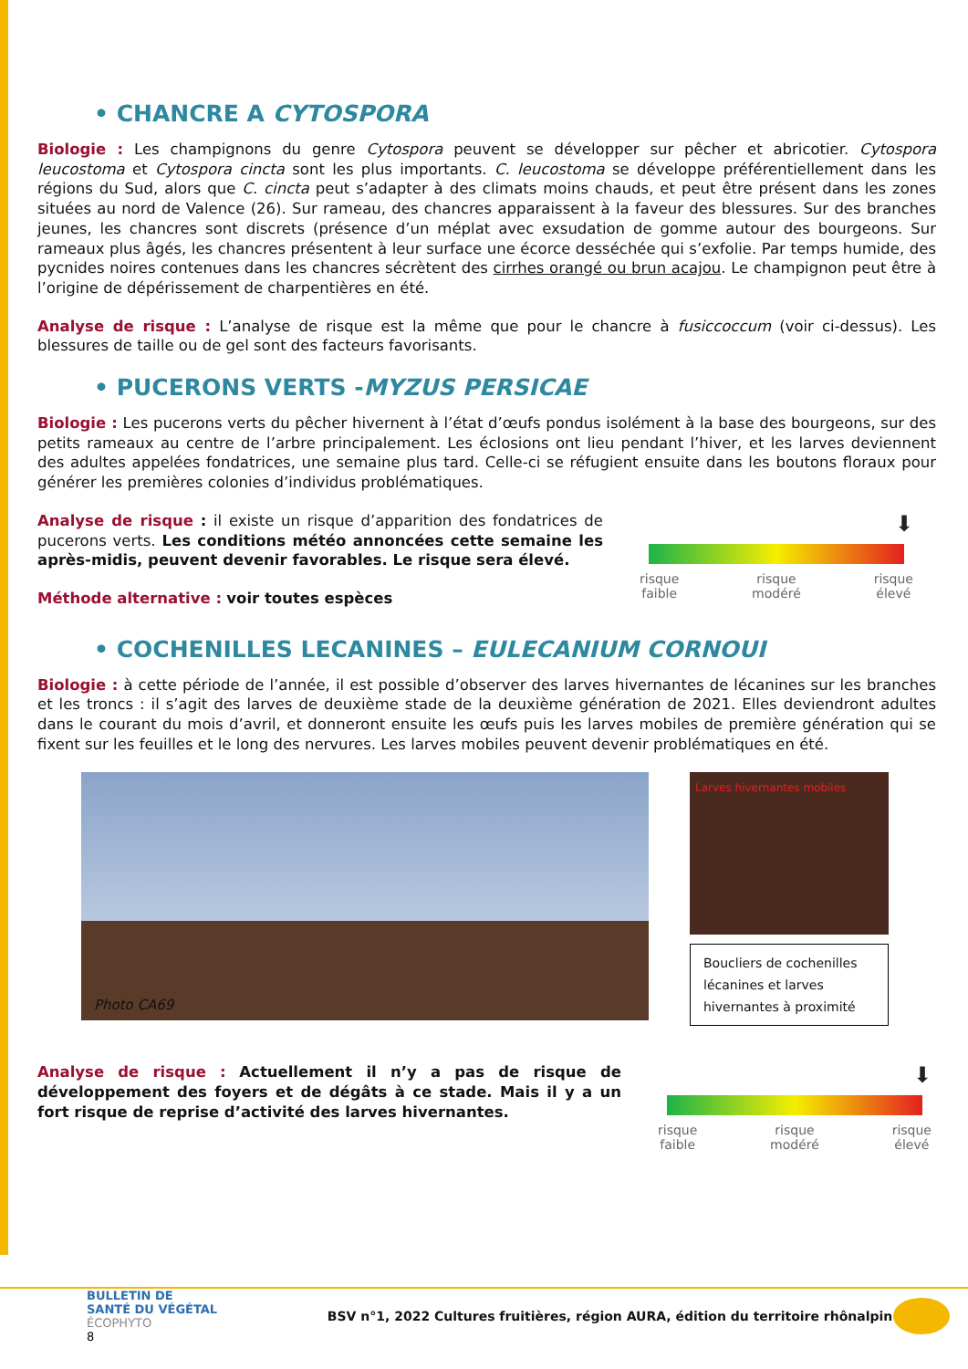• CHANCRE A CYTOSPORA
Biologie : Les champignons du genre Cytospora peuvent se développer sur pêcher et abricotier. Cytospora leucostoma et Cytospora cincta sont les plus importants. C. leucostoma se développe préférentiellement dans les régions du Sud, alors que C. cincta peut s’adapter à des climats moins chauds, et peut être présent dans les zones situées au nord de Valence (26). Sur rameau, des chancres apparaissent à la faveur des blessures. Sur des branches jeunes, les chancres sont discrets (présence d’un méplat avec exsudation de gomme autour des bourgeons. Sur rameaux plus âgés, les chancres présentent à leur surface une écorce desséchée qui s’exfolie. Par temps humide, des pycnides noires contenues dans les chancres sécrètent des cirrhes orangé ou brun acajou. Le champignon peut être à l’origine de dépérissement de charpentières en été.
Analyse de risque : L’analyse de risque est la même que pour le chancre à fusiccoccum (voir ci-dessus). Les blessures de taille ou de gel sont des facteurs favorisants.
• PUCERONS VERTS -MYZUS PERSICAE
Biologie : Les pucerons verts du pêcher hivernent à l’état d’œufs pondus isolément à la base des bourgeons, sur des petits rameaux au centre de l’arbre principalement. Les éclosions ont lieu pendant l’hiver, et les larves deviennent des adultes appelées fondatrices, une semaine plus tard. Celle-ci se réfugient ensuite dans les boutons floraux pour générer les premières colonies d’individus problématiques.
Analyse de risque : il existe un risque d’apparition des fondatrices de pucerons verts. Les conditions météo annoncées cette semaine les après-midis, peuvent devenir favorables. Le risque sera élevé.
Méthode alternative : voir toutes espèces
⬇
risque
faible risque
modéré risque
élevé
• COCHENILLES LECANINES – EULECANIUM CORNOUI
Biologie : à cette période de l’année, il est possible d’observer des larves hivernantes de lécanines sur les branches et les troncs : il s’agit des larves de deuxième stade de la deuxième génération de 2021. Elles deviendront adultes dans le courant du mois d’avril, et donneront ensuite les œufs puis les larves mobiles de première génération qui se fixent sur les feuilles et le long des nervures. Les larves mobiles peuvent devenir problématiques en été.
Photo CA69
Larves hivernantes mobiles
Boucliers de cochenilles lécanines et larves hivernantes à proximité
Analyse de risque : Actuellement il n’y a pas de risque de développement des foyers et de dégâts à ce stade. Mais il y a un fort risque de reprise d’activité des larves hivernantes.
⬇
risque
faible risque
modéré risque
élevé
BULLETIN DE
SANTÉ DU VÉGÉTAL
ÉCOPHYTO
8
BSV n°1, 2022 Cultures fruitières, région AURA, édition du territoire rhônalpin